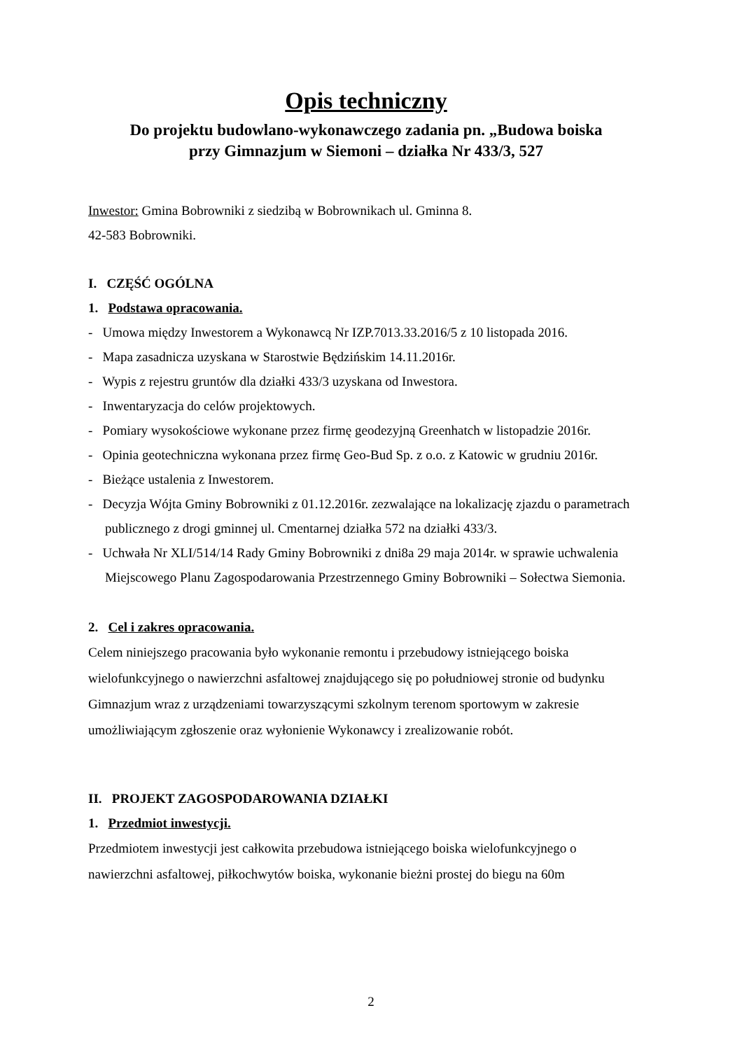Opis techniczny
Do projektu budowlano-wykonawczego zadania pn. „Budowa boiska
przy Gimnazjum w Siemoni – działka Nr 433/3, 527
Inwestor: Gmina Bobrowniki z siedzibą w Bobrownikach ul. Gminna 8.
42-583 Bobrowniki.
I. CZĘŚĆ OGÓLNA
1. Podstawa opracowania.
- Umowa między Inwestorem a Wykonawcą Nr IZP.7013.33.2016/5 z 10 listopada 2016.
- Mapa zasadnicza uzyskana w Starostwie Będzińskim 14.11.2016r.
- Wypis z rejestru gruntów dla działki 433/3 uzyskana od Inwestora.
- Inwentaryzacja do celów projektowych.
- Pomiary wysokościowe wykonane przez firmę geodezyjną Greenhatch w listopadzie 2016r.
- Opinia geotechniczna wykonana przez firmę Geo-Bud Sp. z o.o. z Katowic w grudniu 2016r.
- Bieżące ustalenia z Inwestorem.
- Decyzja Wójta Gminy Bobrowniki z 01.12.2016r. zezwalające na lokalizację zjazdu o parametrach publicznego z drogi gminnej ul. Cmentarnej działka 572 na działki 433/3.
- Uchwała Nr XLI/514/14 Rady Gminy Bobrowniki z dni8a 29 maja 2014r. w sprawie uchwalenia Miejscowego Planu Zagospodarowania Przestrzennego Gminy Bobrowniki – Sołectwa Siemonia.
2. Cel i zakres opracowania.
Celem niniejszego pracowania było wykonanie remontu i przebudowy istniejącego boiska wielofunkcyjnego o nawierzchni asfaltowej znajdującego się po południowej stronie od budynku Gimnazjum wraz z urządzeniami towarzyszącymi szkolnym terenom sportowym w zakresie umożliwiającym zgłoszenie oraz wyłonienie Wykonawcy i zrealizowanie robót.
II. PROJEKT ZAGOSPODAROWANIA DZIAŁKI
1. Przedmiot inwestycji.
Przedmiotem inwestycji jest całkowita przebudowa istniejącego boiska wielofunkcyjnego o nawierzchni asfaltowej, piłkochwytów boiska, wykonanie bieżni prostej do biegu na 60m
2